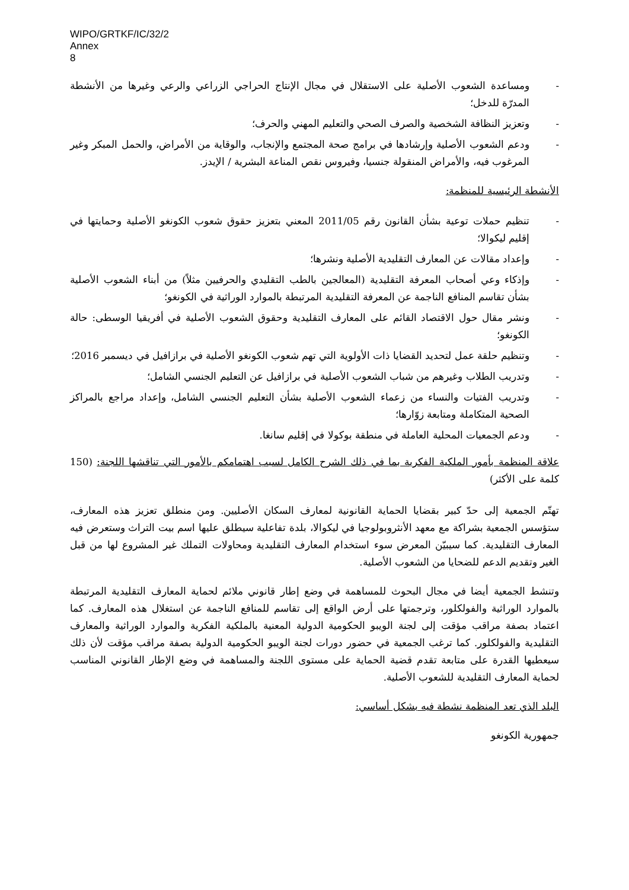WIPO/GRTKF/IC/32/2
Annex
8
- ومساعدة الشعوب الأصلية على الاستقلال في مجال الإنتاج الحراجي الزراعي والرعي وغيرها من الأنشطة المدرّة للدخل؛
- وتعزيز النظافة الشخصية والصرف الصحي والتعليم المهني والحرف؛
- ودعم الشعوب الأصلية وإرشادها في برامج صحة المجتمع والإنجاب، والوقاية من الأمراض، والحمل المبكر وغير المرغوب فيه، والأمراض المنقولة جنسيا، وفيروس نقص المناعة البشرية / الإيدز.
الأنشطة الرئيسية للمنظمة:
- تنظيم حملات توعية بشأن القانون رقم 2011/05 المعني بتعزيز حقوق شعوب الكونغو الأصلية وحمايتها في إقليم ليكوالا؛
- وإعداد مقالات عن المعارف التقليدية الأصلية ونشرها؛
- وإذكاء وعي أصحاب المعرفة التقليدية (المعالجين بالطب التقليدي والحرفيين مثلاً) من أبناء الشعوب الأصلية بشأن تقاسم المنافع الناجمة عن المعرفة التقليدية المرتبطة بالموارد الوراثية في الكونغو؛
- ونشر مقال حول الاقتصاد القائم على المعارف التقليدية وحقوق الشعوب الأصلية في أفريقيا الوسطى: حالة الكونغو؛
- وتنظيم حلقة عمل لتحديد القضايا ذات الأولوية التي تهم شعوب الكونغو الأصلية في برازافيل في ديسمبر 2016؛
- وتدريب الطلاب وغيرهم من شباب الشعوب الأصلية في برازافيل عن التعليم الجنسي الشامل؛
- وتدريب الفتيات والنساء من زعماء الشعوب الأصلية بشأن التعليم الجنسي الشامل، وإعداد مراجع بالمراكز الصحية المتكاملة ومتابعة زوّارها؛
- ودعم الجمعيات المحلية العاملة في منطقة بوكولا في إقليم سانغا.
علاقة المنظمة بأمور الملكية الفكرية بما في ذلك الشرح الكامل لسبب اهتمامكم بالأمور التي تناقشها اللجنة: (150 كلمة على الأكثر)
تهتّم الجمعية إلى حدّ كبير بقضايا الحماية القانونية لمعارف السكان الأصليين. ومن منطلق تعزيز هذه المعارف، ستؤسس الجمعية بشراكة مع معهد الأنثروبولوجيا في ليكوالا، بلدة تفاعلية سيطلق عليها اسم بيت التراث وستعرض فيه المعارف التقليدية. كما سيبيّن المعرض سوء استخدام المعارف التقليدية ومحاولات التملك غير المشروع لها من قبل الغير وتقديم الدعم للضحايا من الشعوب الأصلية.
وتنشط الجمعية أيضا في مجال البحوث للمساهمة في وضع إطار قانوني ملائم لحماية المعارف التقليدية المرتبطة بالموارد الوراثية والفولكلور، وترجمتها على أرض الواقع إلى تقاسم للمنافع الناجمة عن استغلال هذه المعارف. كما اعتماد بصفة مراقب مؤقت إلى لجنة الويبو الحكومية الدولية المعنية بالملكية الفكرية والموارد الوراثية والمعارف التقليدية والفولكلور. كما ترغب الجمعية في حضور دورات لجنة الويبو الحكومية الدولية بصفة مراقب مؤقت لأن ذلك سيعطيها القدرة على متابعة تقدم قضية الحماية على مستوى اللجنة والمساهمة في وضع الإطار القانوني المناسب لحماية المعارف التقليدية للشعوب الأصلية.
البلد الذي تعد المنظمة نشطة فيه بشكل أساسي:
جمهورية الكونغو